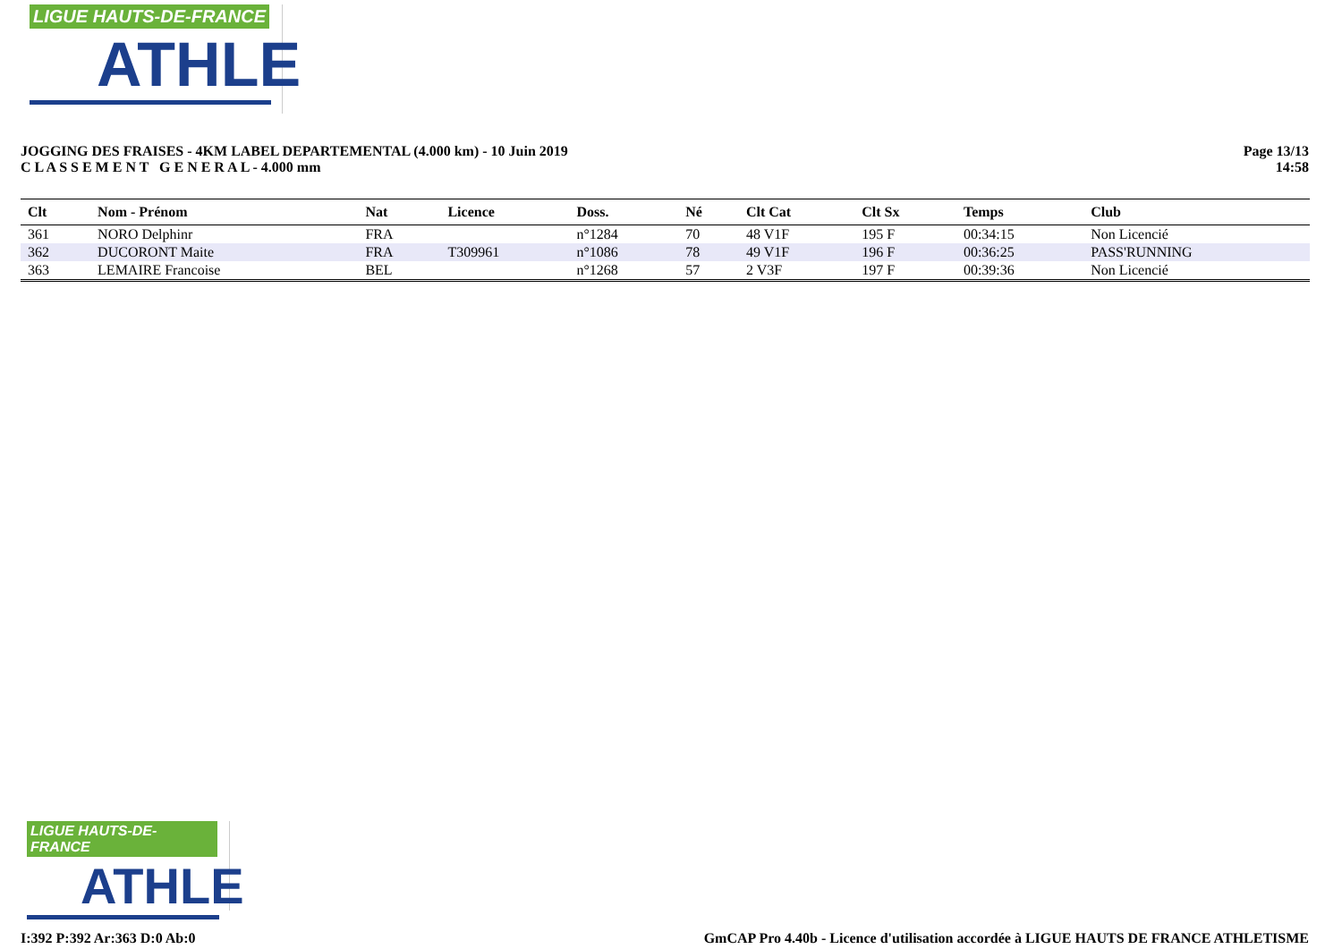LIGUE HAUTS-DE-FRANCE
ATHLE
JOGGING DES FRAISES - 4KM LABEL DEPARTEMENTAL (4.000 km) - 10 Juin 2019
C L A S S E M E N T G E N E R A L - 4.000 mm
Page 13/13
14:58
| Clt | Nom - Prénom | Nat | Licence | Doss. | Né | Clt Cat | Clt Sx | Temps | Club |
| --- | --- | --- | --- | --- | --- | --- | --- | --- | --- |
| 361 | NORO Delphinr | FRA | | n°1284 | 70 | 48 V1F | 195 F | 00:34:15 | Non Licencié |
| 362 | DUCORONT Maite | FRA | T309961 | n°1086 | 78 | 49 V1F | 196 F | 00:36:25 | PASS'RUNNING |
| 363 | LEMAIRE Francoise | BEL | | n°1268 | 57 | 2 V3F | 197 F | 00:39:36 | Non Licencié |
LIGUE HAUTS-DE-FRANCE
ATHLE
I:392 P:392 Ar:363 D:0 Ab:0 GmCAP Pro 4.40b - Licence d'utilisation accordée à LIGUE HAUTS DE FRANCE ATHLETISME